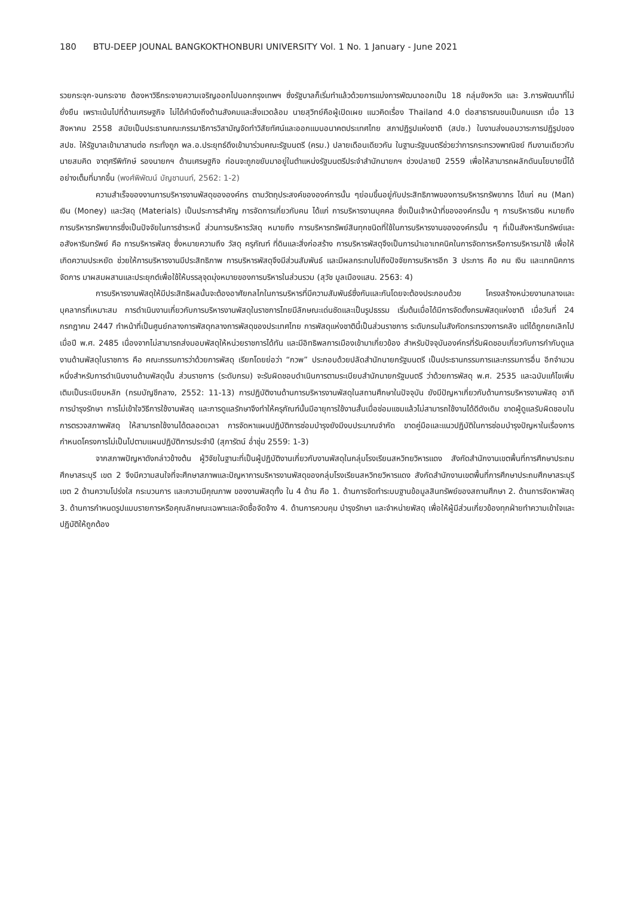180 BTU-DEEP JOUNAL BANGKOKTHONBURI UNIVERSITY Vol. 1 No. 1 January - June 2021
รวยกระจุก-จนกระจาย ต้องหาวิธีกระจายความเจริญออกไปนอกกรุงเทพฯ ซึ่งรัฐบาลก็เริ่มทำแล้วด้วยการแบ่งการพัฒนาออกเป็น 18 กลุ่มจังหวัด และ 3.การพัฒนาที่ไม่ยั่งยืน เพราะเน้นไปที่ด้านเศรษฐกิจ ไม่ได้คำนึงถึงด้านสังคมและสิ่งแวดล้อม นายสุวิทย์คือผู้เปิดเผย แนวคิดเรื่อง Thailand 4.0 ต่อสาธารณชนเป็นคนแรก เมื่อ 13 สิงหาคม 2558 สมัยเป็นประธานคณะกรรมาธิการวิสามัญจัดทำวิสัยทัศน์และออกแบบอนาคตประเทศไทย สภาปฏิรูปแห่งชาติ (สปช.) ในงานส่งมอบวาระการปฏิรูปของ สปช. ให้รัฐบาลเข้ามาสานต่อ กระทั่งถูก พล.อ.ประยุทธ์ดึงเข้ามาร่วมคณะรัฐมนตรี (ครม.) ปลายเดือนเดียวกัน ในฐานะรัฐมนตรีช่วยว่าการกระทรวงพาณิชย์ ทีมงานเดียวกับนายสมคิด จาตุศรีพิทักษ์ รองนายกฯ ด้านเศรษฐกิจ ก่อนจะถูกขยับมาอยู่ในตำแหน่งรัฐมนตรีประจำสำนักนายกฯ ช่วงปลายปี 2559 เพื่อให้สามารถผลักดันนโยบายนี้ได้อย่างเต็มที่มากขึ้น (พงศ์พิพัฒน์ บัญชานนท์, 2562: 1-2)
ความสำเร็จของงานการบริหารงานพัสดุขององค์กร ตามวัตถุประสงค์ขององค์การนั้น ๆย่อมขึ้นอยู่กับประสิทธิภาพของการบริหารทรัพยากร ได้แก่ คน (Man) เงิน (Money) และวัสดุ (Materials) เป็นประการสำคัญ การจัดการเกี่ยวกับคน ได้แก่ การบริหารงานบุคคล ซึ่งเป็นเจ้าหน้าที่ขององค์กรนั้น ๆ การบริหารเงิน หมายถึง การบริหารทรัพยากรซึ่งเป็นปัจจัยในการชำระหนี้ ส่วนการบริหารวัสดุ หมายถึง การบริหารทรัพย์สินทุกชนิดที่ใช้ในการบริหารงานขององค์กรนั้น ๆ ที่เป็นสังหาริมทรัพย์และอสังหาริมทรัพย์ คือ การบริหารพัสดุ ซึ่งหมายความถึง วัสดุ ครุภัณฑ์ ที่ดินและสิ่งก่อสร้าง การบริหารพัสดุจึงเป็นการนำเอาเทคนิคในการจัดการหรือการบริหารมาใช้ เพื่อให้เกิดความประหยัด ช่วยให้การบริหารงานมีประสิทธิภาพ การบริหารพัสดุจึงมีส่วนสัมพันธ์ และมีผลกระทบไปถึงปัจจัยการบริหารอีก 3 ประการ คือ คน เงิน และเทคนิคการจัดการ มาผสมผสานและประยุกต์เพื่อใช้ให้บรรลุจุดมุ่งหมายของการบริหารในส่วนรวม (สุวัช มูลเมืองแสน. 2563: 4)
การบริหารงานพัสดุให้มีประสิทธิผลนั้นจะต้องอาศัยกลไกในการบริหารที่มีความสัมพันธ์ซึ่งกันและกันโดยจะต้องประกอบด้วย โครงสร้างหน่วยงานกลางและบุคลากรที่เหมาะสม การดำเนินงานเกี่ยวกับการบริหารงานพัสดุในราชการไทยมีลักษณะเด่นชัดและเป็นรูปธรรม เริ่มต้นเมื่อได้มีการจัดตั้งกรมพัสดุแห่งชาติ เมื่อวันที่ 24 กรกฎาคม 2447 ทำหน้าที่เป็นศูนย์กลางการพัสดุกลางการพัสดุของประเทศไทย การพัสดุแห่งชาตินี้เป็นส่วนราชการ ระดับกรมในสังกัดกระทรวงการคลัง แต่ได้ถูกยกเลิกไปเมื่อปี พ.ศ. 2485 เนื่องจากไม่สามารถส่งมอบพัสดุให้หน่วยราชการได้ทัน และมีอิทธิพลการเมืองเข้ามาเกี่ยวข้อง สำหรับปัจจุบันองค์กรที่รับผิดชอบเกี่ยวกับการกำกับดูแลงานด้านพัสดุในราชการ คือ คณะกรรมการว่าด้วยการพัสดุ เรียกโดยย่อว่า “กวพ” ประกอบด้วยปลัดสำนักนายกรัฐมนตรี เป็นประธานกรรมการและกรรมการอื่น อีกจำนวนหนึ่งสำหรับการดำเนินงานด้านพัสดุนั้น ส่วนราชการ (ระดับกรม) จะรับผิดชอบดำเนินการตามระเบียบสำนักนายกรัฐมนตรี ว่าด้วยการพัสดุ พ.ศ. 2535 และฉบับแก้ไขเพิ่มเติมเป็นระเบียบหลัก (กรมบัญชีกลาง, 2552: 11-13) การปฏิบัติงานด้านการบริหารงานพัสดุในสถานศึกษาในปัจจุบัน ยังมีปัญหาเกี่ยวกับด้านการบริหารงานพัสดุ อาทิ การบำรุงรักษา การไม่เข้าใจวิธีการใช้งานพัสดุ และการดูแลรักษาจึงทำให้ครุภัณฑ์นั้นมีอายุการใช้งานสั้นเมื่อซ่อมแซมแล้วไม่สามารถใช้งานได้ดีดังเดิม ขาดผู้ดูแลรับผิดชอบในการตรวจสภาพพัสดุ ให้สามารถใช้งานได้ตลอดเวลา การจัดหาแผนปฏิบัติการซ่อมบำรุงยังมีงบประมาณจำกัด ขาดคู่มือและแนวปฏิบัติในการซ่อมบำรุงปัญหาในเรื่องการกำหนดโครงการไม่เป็นไปตามแผนปฏิบัติการประจำปี (สุภารัตน์ อ่ำชุ่ม 2559: 1-3)
จากสภาพปัญหาดังกล่าวข้างต้น ผู้วิจัยในฐานะที่เป็นผู้ปฏิบัติงานเกี่ยวกับงานพัสดุในกลุ่มโรงเรียนสหวิทยวิหารแดง สังกัดสำนักงานเขตพื้นที่การศึกษาประถมศึกษาสระบุรี เขต 2 จึงมีความสนใจที่จะศึกษาสภาพและปัญหาการบริหารงานพัสดุของกลุ่มโรงเรียนสหวิทยวิหารแดง สังกัดสำนักงานเขตพื้นที่การศึกษาประถมศึกษาสระบุรี เขต 2 ด้านความโปร่งใส กระบวนการ และความมีคุณภาพ ของงานพัสดุทั้ง ใน 4 ด้าน คือ 1. ด้านการจัดทำระบบฐานข้อมูลสินทรัพย์ของสถานศึกษา 2. ด้านการจัดหาพัสดุ 3. ด้านการกำหนดรูปแบบรายการหรือคุณลักษณะเฉพาะและจัดซื้อจัดจ้าง 4. ด้านการควบคุม บำรุงรักษา และจำหน่ายพัสดุ เพื่อให้ผู้มีส่วนเกี่ยวข้องทุกฝ่ายทำความเข้าใจและปฏิบัติให้ถูกต้อง